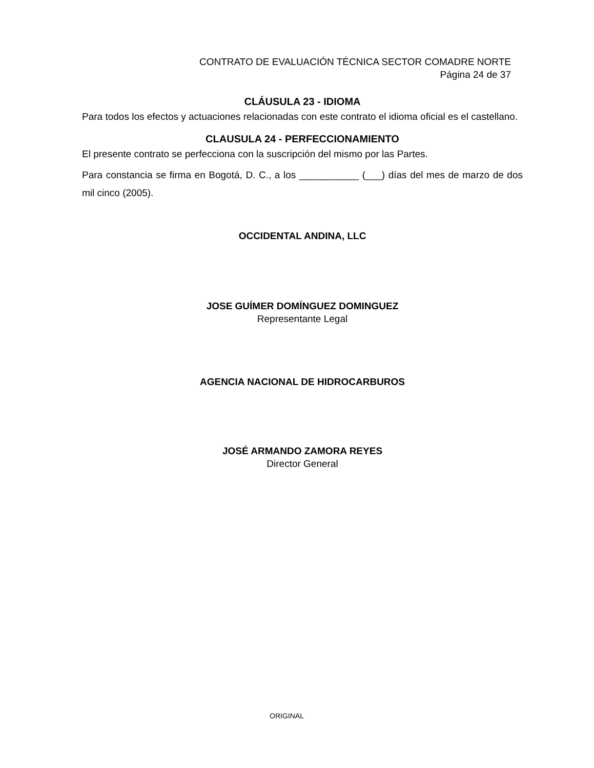CONTRATO DE EVALUACIÓN TÉCNICA SECTOR COMADRE NORTE
Página 24 de 37
CLÁUSULA 23 - IDIOMA
Para todos los efectos y actuaciones relacionadas con este contrato el idioma oficial es el castellano.
CLAUSULA 24 - PERFECCIONAMIENTO
El presente contrato se perfecciona con la suscripción del mismo por las Partes.
Para constancia se firma en Bogotá, D. C., a los ___________ (___) días del mes de marzo de dos mil cinco (2005).
OCCIDENTAL ANDINA, LLC
JOSE GUÍMER DOMÍNGUEZ DOMINGUEZ
Representante Legal
AGENCIA NACIONAL DE HIDROCARBUROS
JOSÉ ARMANDO ZAMORA REYES
Director General
ORIGINAL